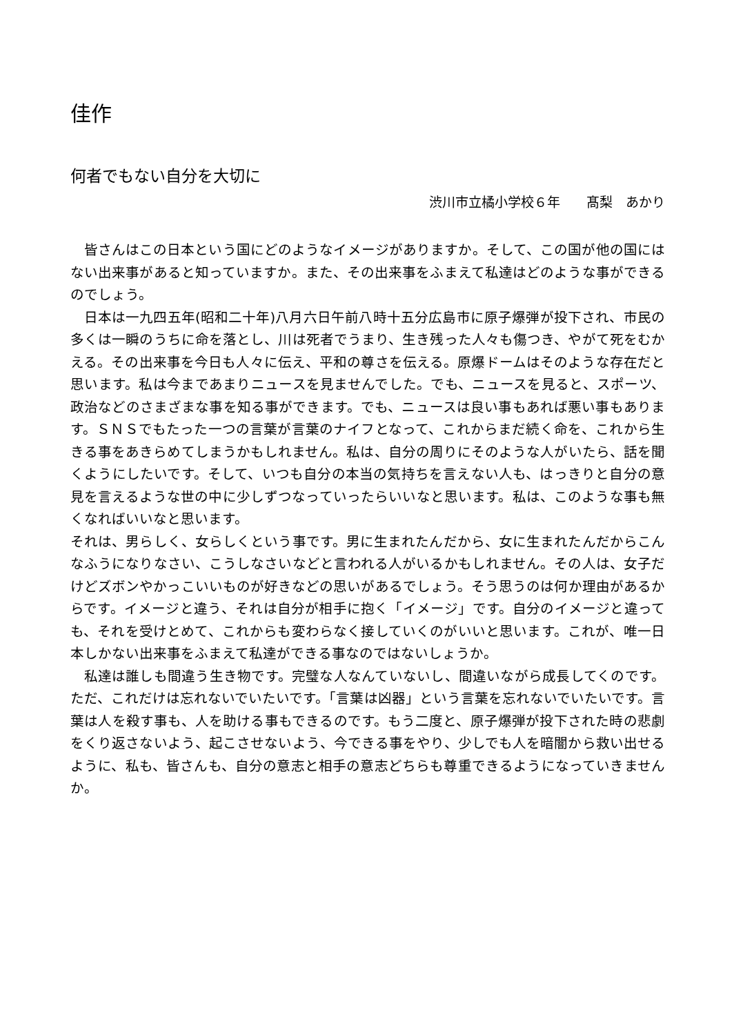佳作
何者でもない自分を大切に
渋川市立橘小学校６年　　髙梨　あかり
皆さんはこの日本という国にどのようなイメージがありますか。そして、この国が他の国にはない出来事があると知っていますか。また、その出来事をふまえて私達はどのような事ができるのでしょう。
日本は一九四五年(昭和二十年)八月六日午前八時十五分広島市に原子爆弾が投下され、市民の多くは一瞬のうちに命を落とし、川は死者でうまり、生き残った人々も傷つき、やがて死をむかえる。その出来事を今日も人々に伝え、平和の尊さを伝える。原爆ドームはそのような存在だと思います。私は今まであまりニュースを見ませんでした。でも、ニュースを見ると、スポーツ、政治などのさまざまな事を知る事ができます。でも、ニュースは良い事もあれば悪い事もあります。ＳＮＳでもたった一つの言葉が言葉のナイフとなって、これからまだ続く命を、これから生きる事をあきらめてしまうかもしれません。私は、自分の周りにそのような人がいたら、話を聞くようにしたいです。そして、いつも自分の本当の気持ちを言えない人も、はっきりと自分の意見を言えるような世の中に少しずつなっていったらいいなと思います。私は、このような事も無くなればいいなと思います。
それは、男らしく、女らしくという事です。男に生まれたんだから、女に生まれたんだからこんなふうになりなさい、こうしなさいなどと言われる人がいるかもしれません。その人は、女子だけどズボンやかっこいいものが好きなどの思いがあるでしょう。そう思うのは何か理由があるからです。イメージと違う、それは自分が相手に抱く「イメージ」です。自分のイメージと違っても、それを受けとめて、これからも変わらなく接していくのがいいと思います。これが、唯一日本しかない出来事をふまえて私達ができる事なのではないしょうか。
私達は誰しも間違う生き物です。完璧な人なんていないし、間違いながら成長してくのです。ただ、これだけは忘れないでいたいです。「言葉は凶器」という言葉を忘れないでいたいです。言葉は人を殺す事も、人を助ける事もできるのです。もう二度と、原子爆弾が投下された時の悲劇をくり返さないよう、起こさせないよう、今できる事をやり、少しでも人を暗闇から救い出せるように、私も、皆さんも、自分の意志と相手の意志どちらも尊重できるようになっていきませんか。